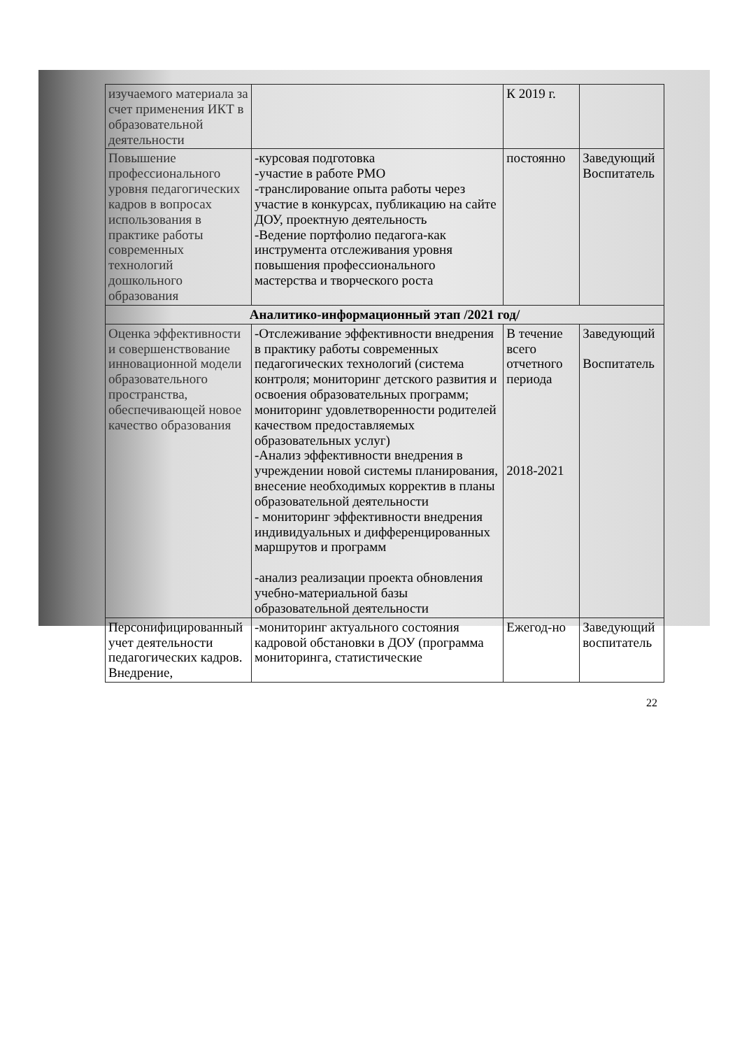| изучаемого материала за счет применения ИКТ в образовательной деятельности | | К 2019 г. | |
| Повышение профессионального уровня педагогических кадров в вопросах использования в практике работы современных технологий дошкольного образования | -курсовая подготовка -участие в работе РМО -транслирование опыта работы через участие в конкурсах, публикацию на сайте ДОУ, проектную деятельность -Ведение портфолио педагога-как инструмента отслеживания уровня повышения профессионального мастерства и творческого роста | постоянно | Заведующий Воспитатель |
| Аналитико-информационный этап /2021 год/ | | | |
| Оценка эффективности и совершенствование инновационной модели образовательного пространства, обеспечивающей новое качество образования | -Отслеживание эффективности внедрения в практику работы современных педагогических технологий (система контроля; мониторинг детского развития и освоения образовательных программ; мониторинг удовлетворенности родителей качеством предоставляемых образовательных услуг) -Анализ эффективности внедрения в учреждении новой системы планирования, внесение необходимых корректив в планы образовательной деятельности - мониторинг эффективности внедрения индивидуальных и дифференцированных маршрутов и программ -анализ реализации проекта обновления учебно-материальной базы образовательной деятельности | В течение всего отчетного периода 2018-2021 | Заведующий Воспитатель |
| Персонифицированный учет деятельности педагогических кадров. Внедрение, | -мониторинг актуального состояния кадровой обстановки в ДОУ (программа мониторинга, статистические | Ежегод-но | Заведующий воспитатель |
22